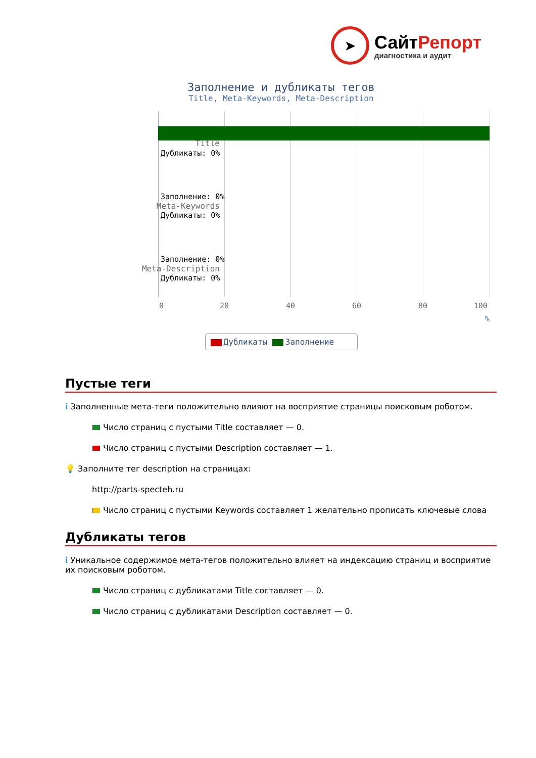➤
СайтРепорт
диагностика и аудит
Заполнение и дубликаты тегов
Title, Meta-Keywords, Meta-Description
Title
Дубликаты: 0%
Meta-Keywords
Заполнение: 0%
Дубликаты: 0%
Meta-Description
Заполнение: 0%
Дубликаты: 0%
0 20 40 60 80 100
%
Дубликаты Заполнение
Пустые теги
i Заполненные мета-теги положительно влияют на восприятие страницы поисковым роботом.
Число страниц с пустыми Title составляет — 0.
Число страниц с пустыми Description составляет — 1.
💡 Заполните тег description на страницах:
http://parts-specteh.ru
Число страниц с пустыми Keywords составляет 1 желательно прописать ключевые слова
Дубликаты тегов
i Уникальное содержимое мета-тегов положительно влияет на индексацию страниц и восприятие их поисковым роботом.
Число страниц с дубликатами Title составляет — 0.
Число страниц с дубликатами Description составляет — 0.